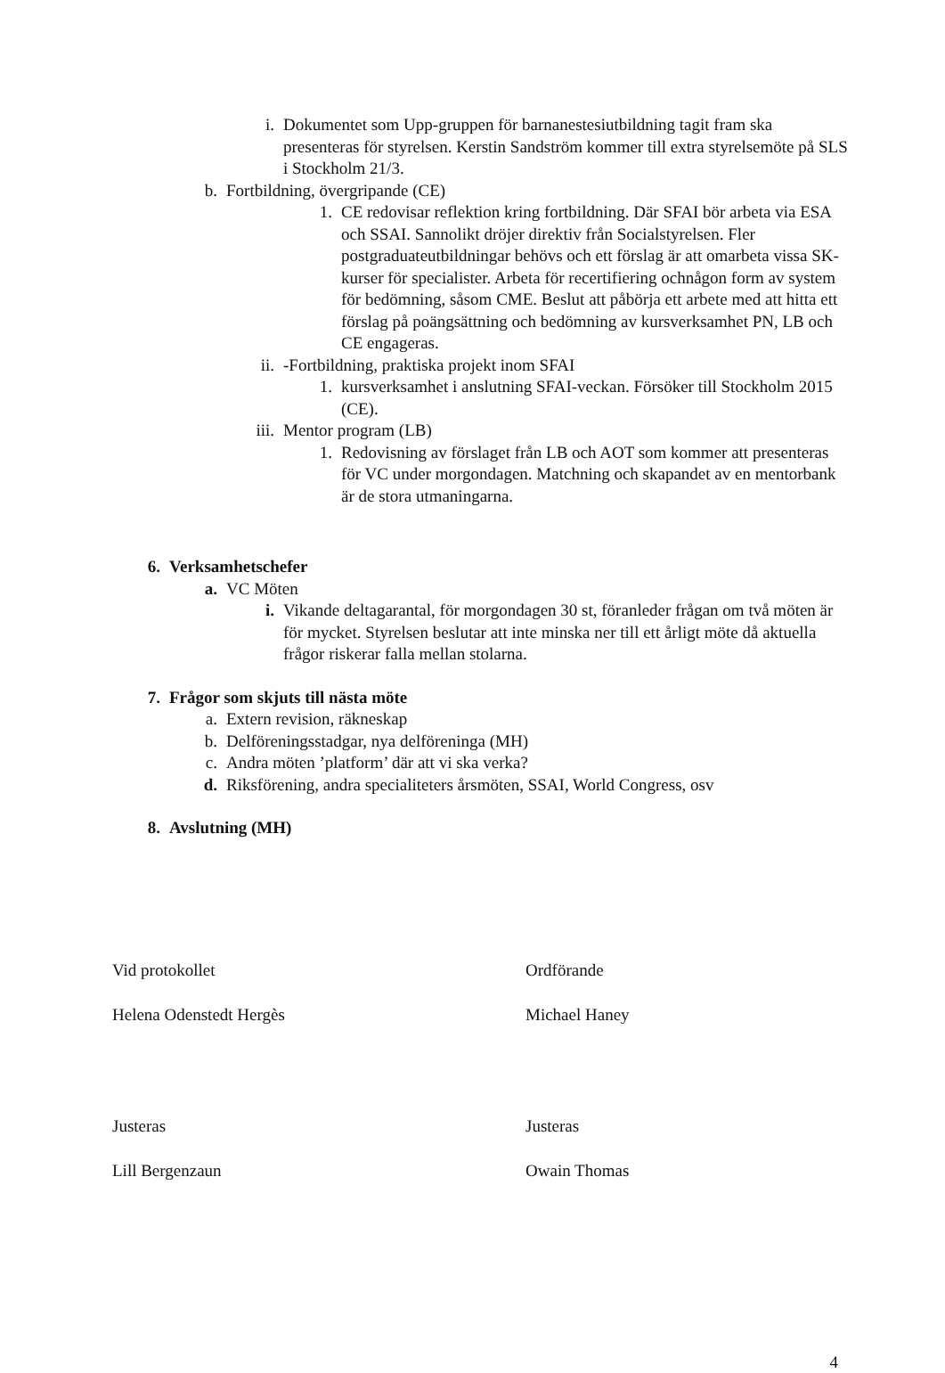i. Dokumentet som Upp-gruppen för barnanestesiutbildning tagit fram ska presenteras för styrelsen. Kerstin Sandström kommer till extra styrelsemöte på SLS i Stockholm 21/3.
b. Fortbildning, övergripande (CE)
1. CE redovisar reflektion kring fortbildning. Där SFAI bör arbeta via ESA och SSAI. Sannolikt dröjer direktiv från Socialstyrelsen. Fler postgraduateutbildningar behövs och ett förslag är att omarbeta vissa SK-kurser för specialister. Arbeta för recertifiering ochnågon form av system för bedömning, såsom CME. Beslut att påbörja ett arbete med att hitta ett förslag på poängsättning och bedömning av kursverksamhet PN, LB och CE engageras.
ii. -Fortbildning, praktiska projekt inom SFAI
1. kursverksamhet i anslutning SFAI-veckan. Försöker till Stockholm 2015 (CE).
iii. Mentor program (LB)
1. Redovisning av förslaget från LB och AOT som kommer att presenteras för VC under morgondagen. Matchning och skapandet av en mentorbank är de stora utmaningarna.
6. Verksamhetschefer
a. VC Möten
i. Vikande deltagarantal, för morgondagen 30 st, föranleder frågan om två möten är för mycket. Styrelsen beslutar att inte minska ner till ett årligt möte då aktuella frågor riskerar falla mellan stolarna.
7. Frågor som skjuts till nästa möte
a. Extern revision, räkneskap
b. Delföreningsstadgar, nya delföreninga (MH)
c. Andra möten ’platform’ där att vi ska verka?
d. Riksförening, andra specialiteters årsmöten, SSAI, World Congress, osv
8. Avslutning (MH)
Vid protokollet Ordförande
Helena Odenstedt Hergès Michael Haney
Justeras Justeras
Lill Bergenzaun Owain Thomas
4